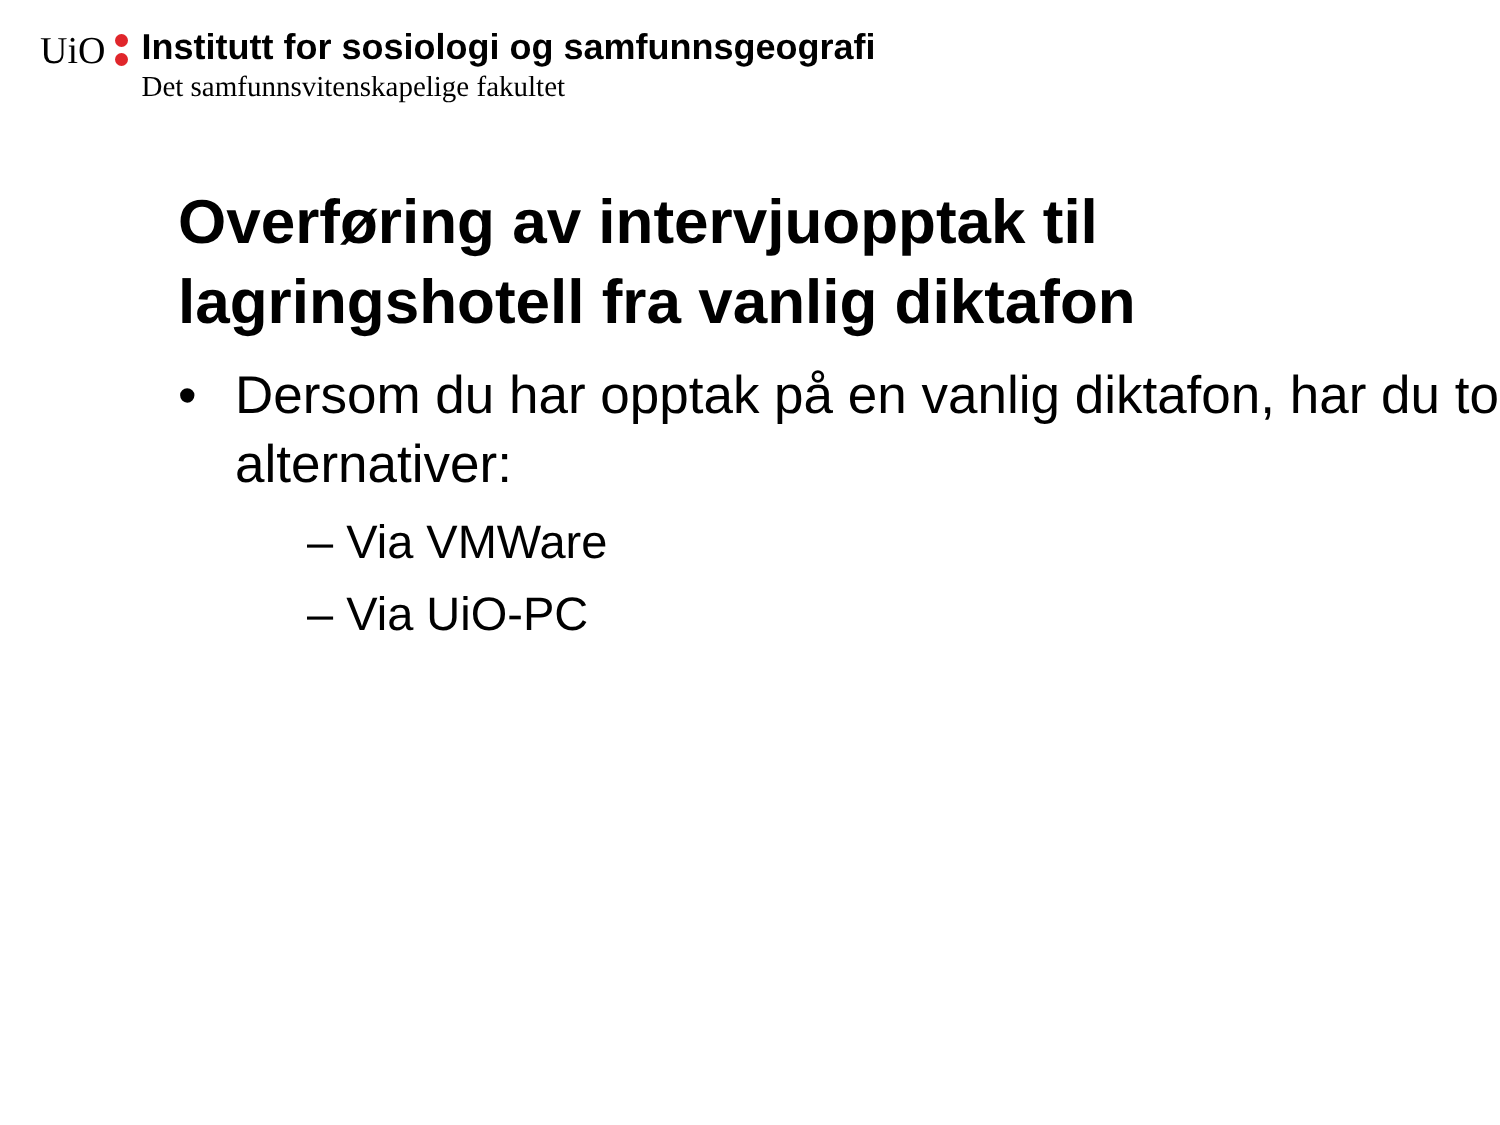UiO Institutt for sosiologi og samfunnsgeografi Det samfunnsvitenskapelige fakultet
Overføring av intervjuopptak til lagringshotell fra vanlig diktafon
• Dersom du har opptak på en vanlig diktafon, har du to alternativer:
– Via VMWare
– Via UiO-PC